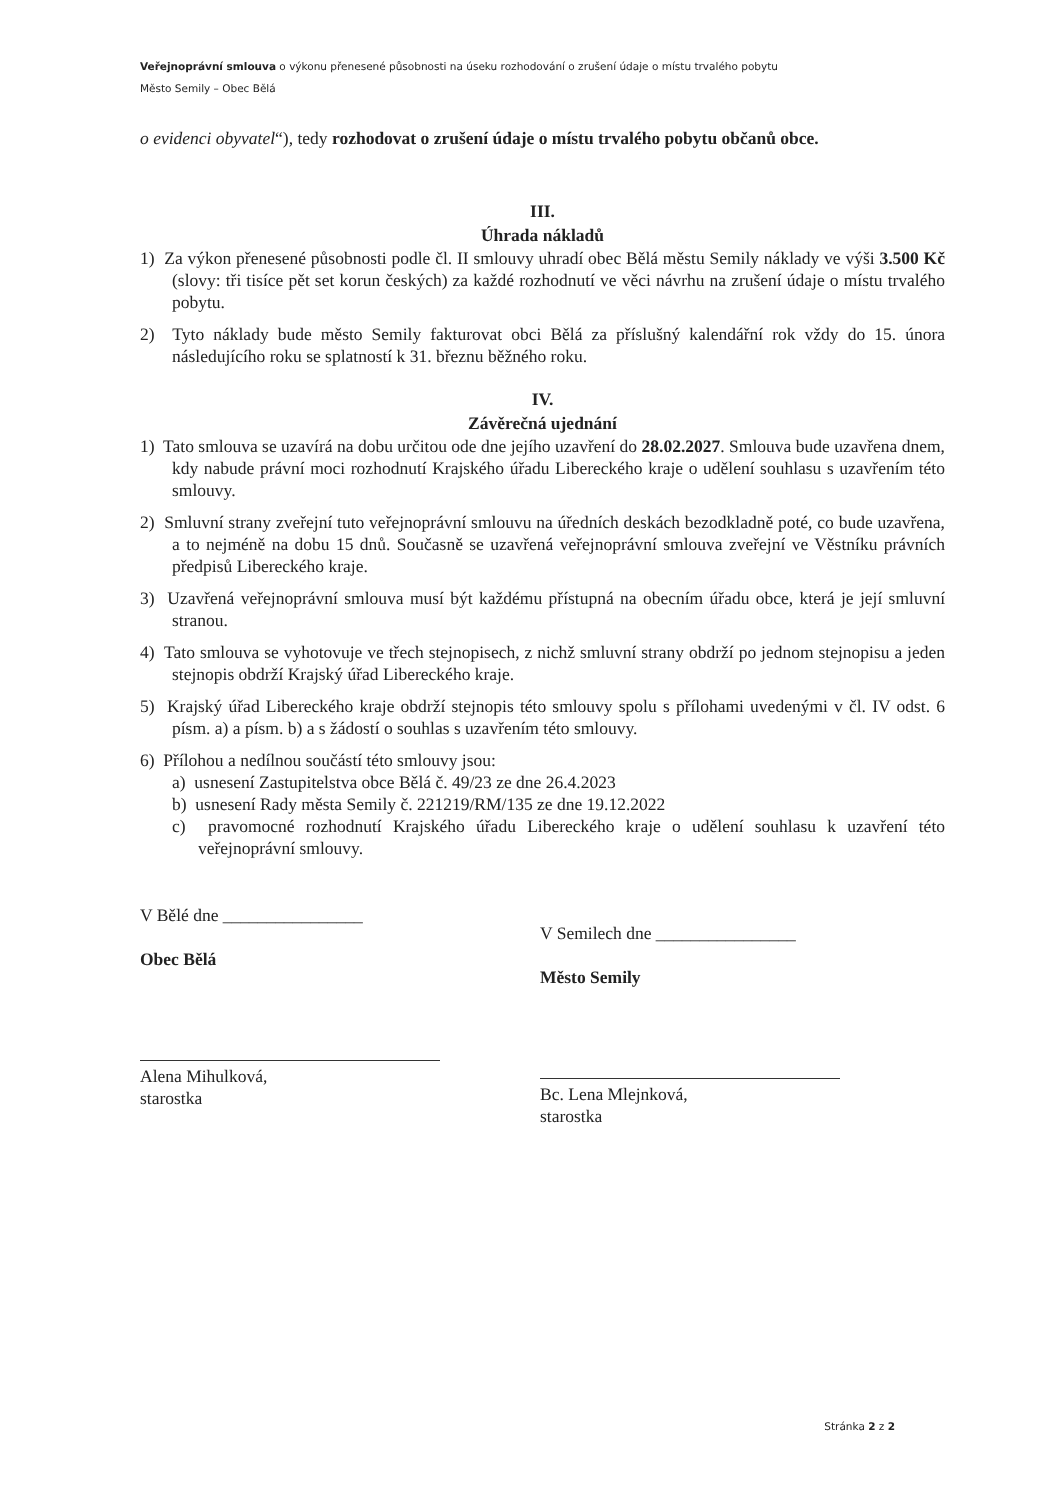Veřejnoprávní smlouva o výkonu přenesené působnosti na úseku rozhodování o zrušení údaje o místu trvalého pobytu
Město Semily – Obec Bělá
o evidenci obyvatel“), tedy rozhodovat o zrušení údaje o místu trvalého pobytu občanů obce.
III.
Úhrada nákladů
1) Za výkon přenesené působnosti podle čl. II smlouvy uhradí obec Bělá městu Semily náklady ve výši 3.500 Kč (slovy: tři tisíce pět set korun českých) za každé rozhodnutí ve věci návrhu na zrušení údaje o místu trvalého pobytu.
2) Tyto náklady bude město Semily fakturovat obci Bělá za příslušný kalendářní rok vždy do 15. února následujícího roku se splatností k 31. březnu běžného roku.
IV.
Závěrečná ujednání
1) Tato smlouva se uzavírá na dobu určitou ode dne jejího uzavření do 28.02.2027. Smlouva bude uzavřena dnem, kdy nabude právní moci rozhodnutí Krajského úřadu Libereckého kraje o udělení souhlasu s uzavřením této smlouvy.
2) Smluvní strany zveřejní tuto veřejnoprávní smlouvu na úředních deskách bezodkladně poté, co bude uzavřena, a to nejméně na dobu 15 dnů. Současně se uzavřená veřejnoprávní smlouva zveřejní ve Věstníku právních předpisů Libereckého kraje.
3) Uzavřená veřejnoprávní smlouva musí být každému přístupná na obecním úřadu obce, která je její smluvní stranou.
4) Tato smlouva se vyhotovuje ve třech stejnopisech, z nichž smluvní strany obdrží po jednom stejnopisu a jeden stejnopis obdrží Krajský úřad Libereckého kraje.
5) Krajský úřad Libereckého kraje obdrží stejnopis této smlouvy spolu s přílohami uvedenými v čl. IV odst. 6 písm. a) a písm. b) a s žádostí o souhlas s uzavřením této smlouvy.
6) Přílohou a nedílnou součástí této smlouvy jsou:
a) usnesení Zastupitelstva obce Bělá č. 49/23 ze dne 26.4.2023
b) usnesení Rady města Semily č. 221219/RM/135 ze dne 19.12.2022
c) pravomocné rozhodnutí Krajského úřadu Libereckého kraje o udělení souhlasu k uzavření této veřejnoprávní smlouvy.
V Bělé dne ________________
Obec Bělá
Alena Mihulková,
starostka
V Semilech dne ________________
Město Semily
Bc. Lena Mlejnková,
starostka
Stránka 2 z 2